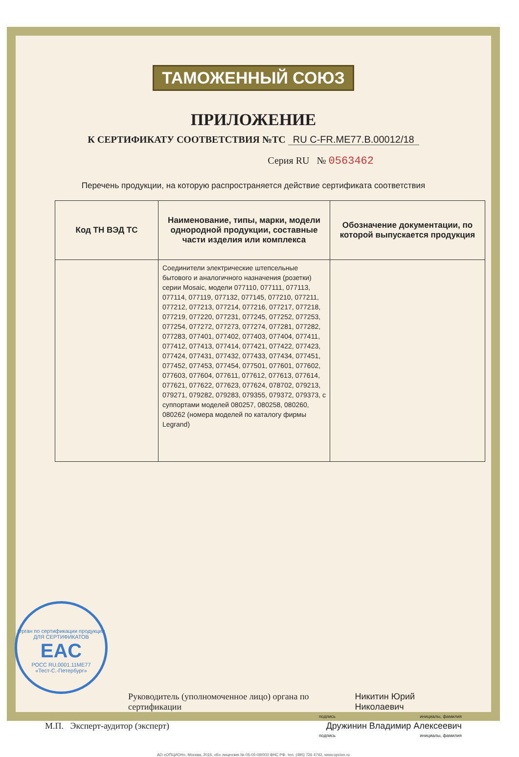ТАМОЖЕННЫЙ СОЮЗ
ПРИЛОЖЕНИЕ
К СЕРТИФИКАТУ СООТВЕТСТВИЯ №ТС RU C-FR.ME77.B.00012/18
Серия RU № 0563462
Перечень продукции, на которую распространяется действие сертификата соответствия
| Код ТН ВЭД ТС | Наименование, типы, марки, модели однородной продукции, составные части изделия или комплекса | Обозначение документации, по которой выпускается продукция |
| --- | --- | --- |
| | Соединители электрические штепсельные бытового и аналогичного назначения (розетки) серии Mosaic, модели 077110, 077111, 077113, 077114, 077119, 077132, 077145, 077210, 077211, 077212, 077213, 077214, 077216, 077217, 077218, 077219, 077220, 077231, 077245, 077252, 077253, 077254, 077272, 077273, 077274, 077281, 077282, 077283, 077401, 077402, 077403, 077404, 077411, 077412, 077413, 077414, 077421, 077422, 077423, 077424, 077431, 077432, 077433, 077434, 077451, 077452, 077453, 077454, 077501, 077601, 077602, 077603, 077604, 077611, 077612, 077613, 077614, 077621, 077622, 077623, 077624, 078702, 079213, 079271, 079282, 079283, 079355, 079372, 079373, с суппортами моделей 080257, 080258, 080260, 080262 (номера моделей по каталогу фирмы Legrand) | |
Руководитель (уполномоченное лицо) органа по сертификации
Никитин Юрий Николаевич
подпись инициалы, фамилия
М.П. Эксперт-аудитор (эксперт)
Дружинин Владимир Алексеевич
подпись инициалы, фамилия
АО «ОПЦИОН», Москва, 2016, «Б» лицензия № 05-05-09/003 ФНС РФ, тел. (495) 726 4742, www.opcion.ru
Орган по сертификации продукции
ДЛЯ СЕРТИФИКАТОВ
EAC
РОСС RU.0001.11МЕ77
«Тест-С.-Петербург»